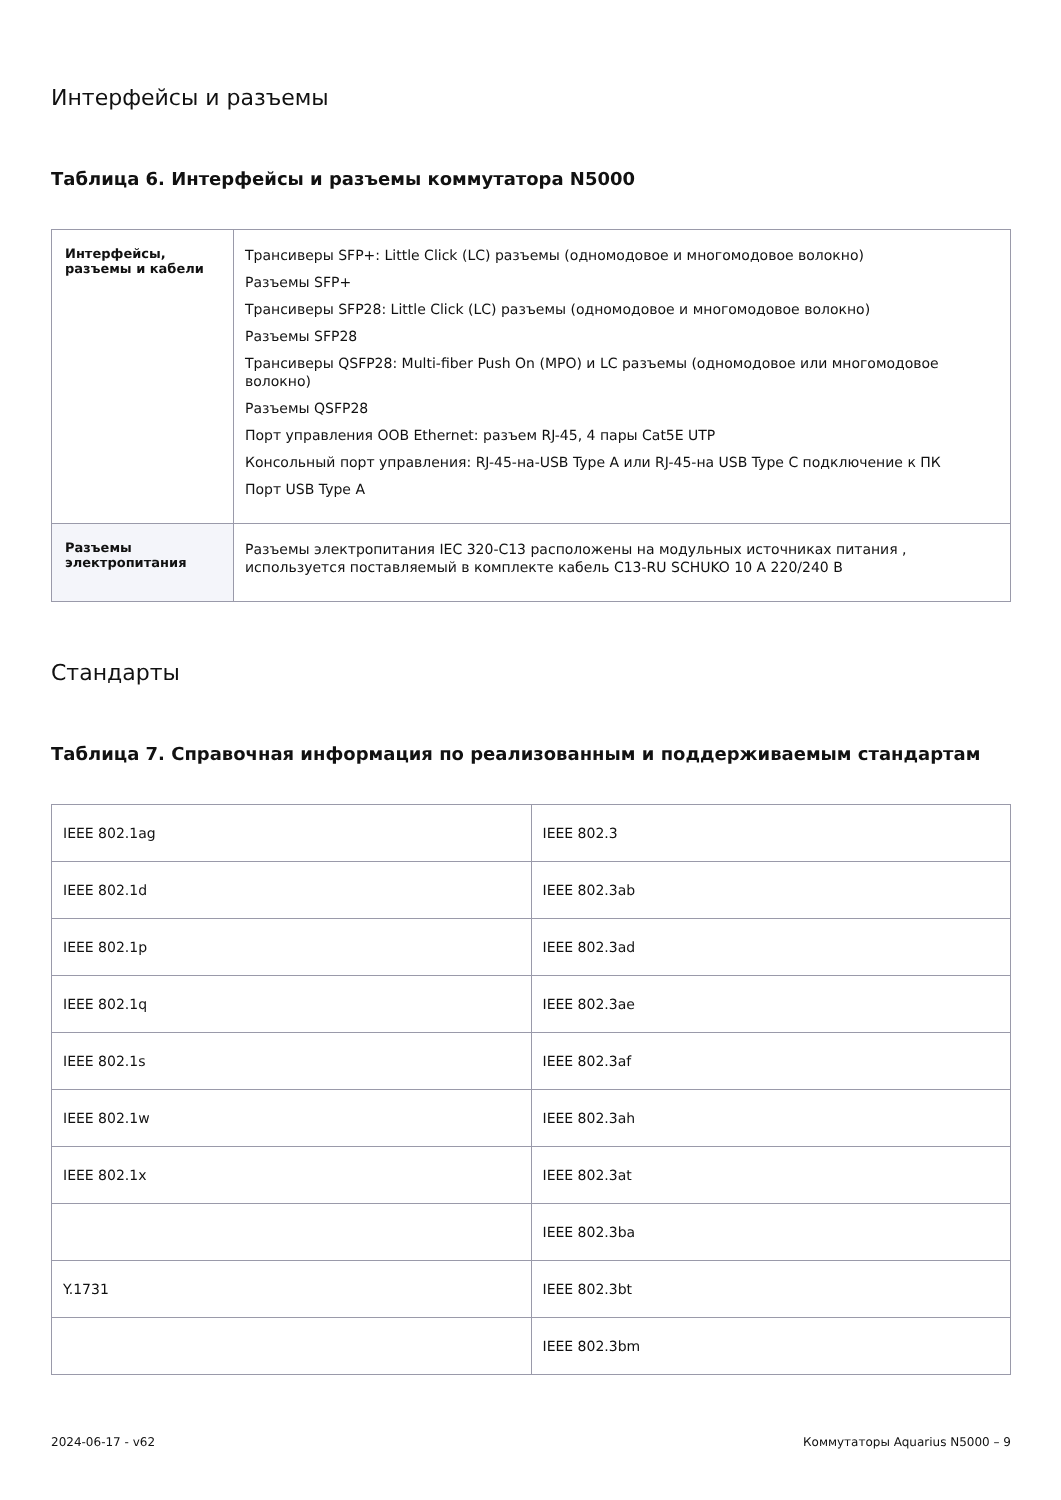Интерфейсы и разъемы
Таблица 6. Интерфейсы и разъемы коммутатора N5000
| Интерфейсы, разъемы и кабели | Трансиверы SFP+: Little Click (LC) разъемы (одномодовое и многомодовое волокно) Разъемы SFP+ Трансиверы SFP28: Little Click (LC) разъемы (одномодовое и многомодовое волокно) Разъемы SFP28 Трансиверы QSFP28: Multi-fiber Push On (MPO) и LC разъемы (одномодовое или многомодовое волокно) Разъемы QSFP28 Порт управления OOB Ethernet: разъем RJ-45, 4 пары Cat5E UTP Консольный порт управления: RJ-45-на-USB Type A или RJ-45-на USB Type C подключение к ПК Порт USB Type A |
| Разъемы электропитания | Разъемы электропитания IEC 320-C13 расположены на модульных источниках питания , используется поставляемый в комплекте кабель C13-RU SCHUKO 10 A 220/240 В |
Стандарты
Таблица 7. Справочная информация по реализованным и поддерживаемым стандартам
| IEEE 802.1ag | IEEE 802.3 |
| IEEE 802.1d | IEEE 802.3ab |
| IEEE 802.1p | IEEE 802.3ad |
| IEEE 802.1q | IEEE 802.3ae |
| IEEE 802.1s | IEEE 802.3af |
| IEEE 802.1w | IEEE 802.3ah |
| IEEE 802.1x | IEEE 802.3at |
| | IEEE 802.3ba |
| Y.1731 | IEEE 802.3bt |
| | IEEE 802.3bm |
2024-06-17 - v62 Коммутаторы Aquarius N5000 – 9